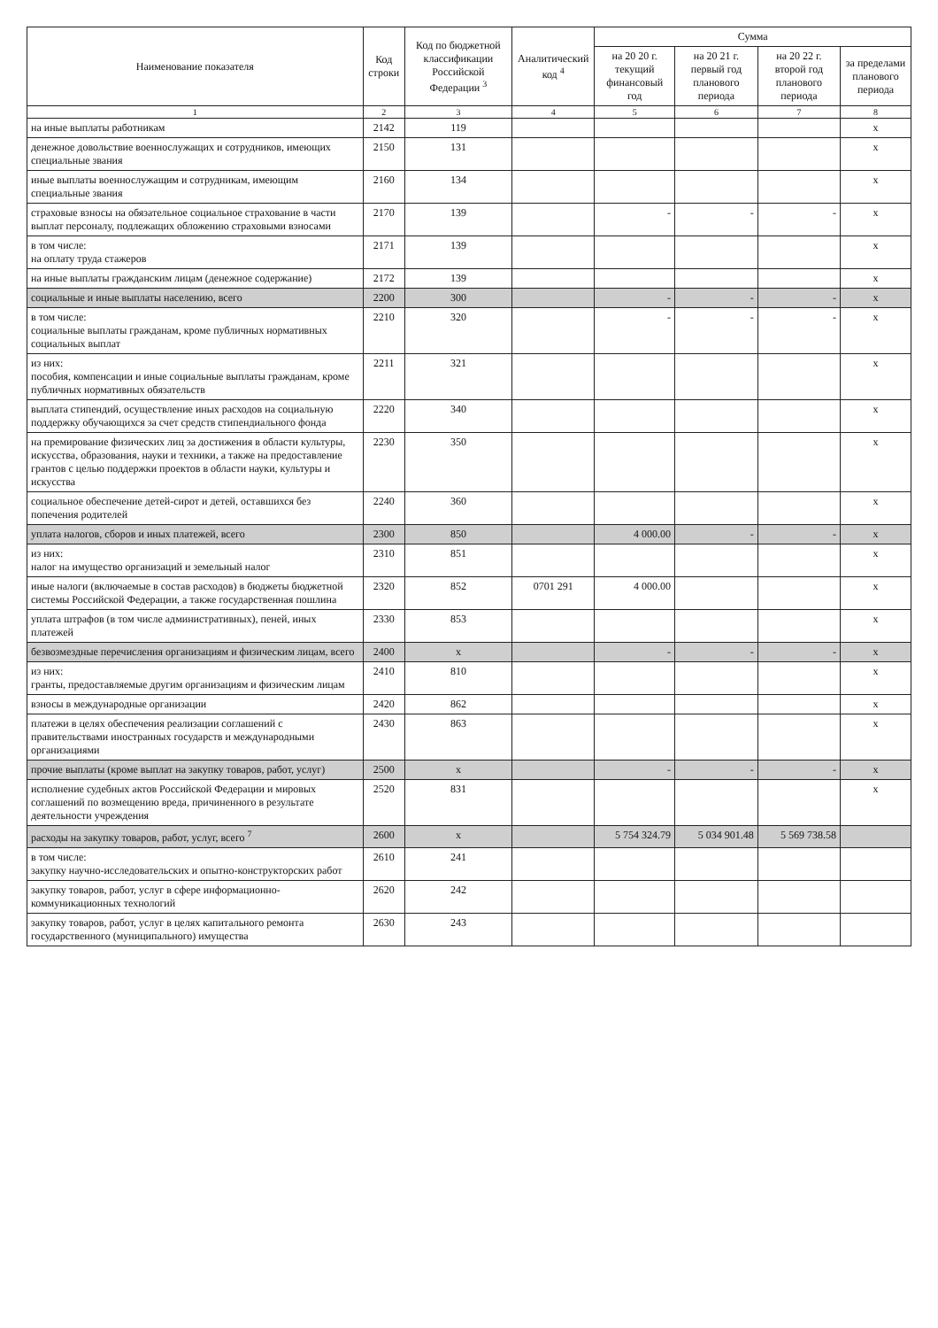| Наименование показателя | Код строки | Код по бюджетной классификации Российской Федерации <sup>3</sup> | Аналитический код <sup>4</sup> | Сумма | | | |
| --- | --- | --- | --- | --- | --- | --- | --- |
| | | | | на 20 20 г. текущий финансовый год | на 20 21 г. первый год планового периода | на 20 22 г. второй год планового периода | за пределами планового периода |
| 1 | 2 | 3 | 4 | 5 | 6 | 7 | 8 |
| на иные выплаты работникам | 2142 | 119 | | | | | x |
| денежное довольствие военнослужащих и сотрудников, имеющих специальные звания | 2150 | 131 | | | | | x |
| иные выплаты военнослужащим и сотрудникам, имеющим специальные звания | 2160 | 134 | | | | | x |
| страховые взносы на обязательное социальное страхование в части выплат персоналу, подлежащих обложению страховыми взносами | 2170 | 139 | | - | - | - | x |
| в том числе: на оплату труда стажеров | 2171 | 139 | | | | | x |
| на иные выплаты гражданским лицам (денежное содержание) | 2172 | 139 | | | | | x |
| социальные и иные выплаты населению, всего | 2200 | 300 | | - | - | - | x |
| в том числе: социальные выплаты гражданам, кроме публичных нормативных социальных выплат | 2210 | 320 | | - | - | - | x |
| из них: пособия, компенсации и иные социальные выплаты гражданам, кроме публичных нормативных обязательств | 2211 | 321 | | | | | x |
| выплата стипендий, осуществление иных расходов на социальную поддержку обучающихся за счет средств стипендиального фонда | 2220 | 340 | | | | | x |
| на премирование физических лиц за достижения в области культуры, искусства, образования, науки и техники, а также на предоставление грантов с целью поддержки проектов в области науки, культуры и искусства | 2230 | 350 | | | | | x |
| социальное обеспечение детей-сирот и детей, оставшихся без попечения родителей | 2240 | 360 | | | | | x |
| уплата налогов, сборов и иных платежей, всего | 2300 | 850 | | 4 000.00 | - | - | x |
| из них: налог на имущество организаций и земельный налог | 2310 | 851 | | | | | x |
| иные налоги (включаемые в состав расходов) в бюджеты бюджетной системы Российской Федерации, а также государственная пошлина | 2320 | 852 | 0701 291 | 4 000.00 | | | x |
| уплата штрафов (в том числе административных), пеней, иных платежей | 2330 | 853 | | | | | x |
| безвозмездные перечисления организациям и физическим лицам, всего | 2400 | x | | - | - | - | x |
| из них: гранты, предоставляемые другим организациям и физическим лицам | 2410 | 810 | | | | | x |
| взносы в международные организации | 2420 | 862 | | | | | x |
| платежи в целях обеспечения реализации соглашений с правительствами иностранных государств и международными организациями | 2430 | 863 | | | | | x |
| прочие выплаты (кроме выплат на закупку товаров, работ, услуг) | 2500 | x | | - | - | - | x |
| исполнение судебных актов Российской Федерации и мировых соглашений по возмещению вреда, причиненного в результате деятельности учреждения | 2520 | 831 | | | | | x |
| расходы на закупку товаров, работ, услуг, всего <sup>7</sup> | 2600 | x | | 5 754 324.79 | 5 034 901.48 | 5 569 738.58 | |
| в том числе: закупку научно-исследовательских и опытно-конструкторских работ | 2610 | 241 | | | | | |
| закупку товаров, работ, услуг в сфере информационно-коммуникационных технологий | 2620 | 242 | | | | | |
| закупку товаров, работ, услуг в целях капитального ремонта государственного (муниципального) имущества | 2630 | 243 | | | | | |